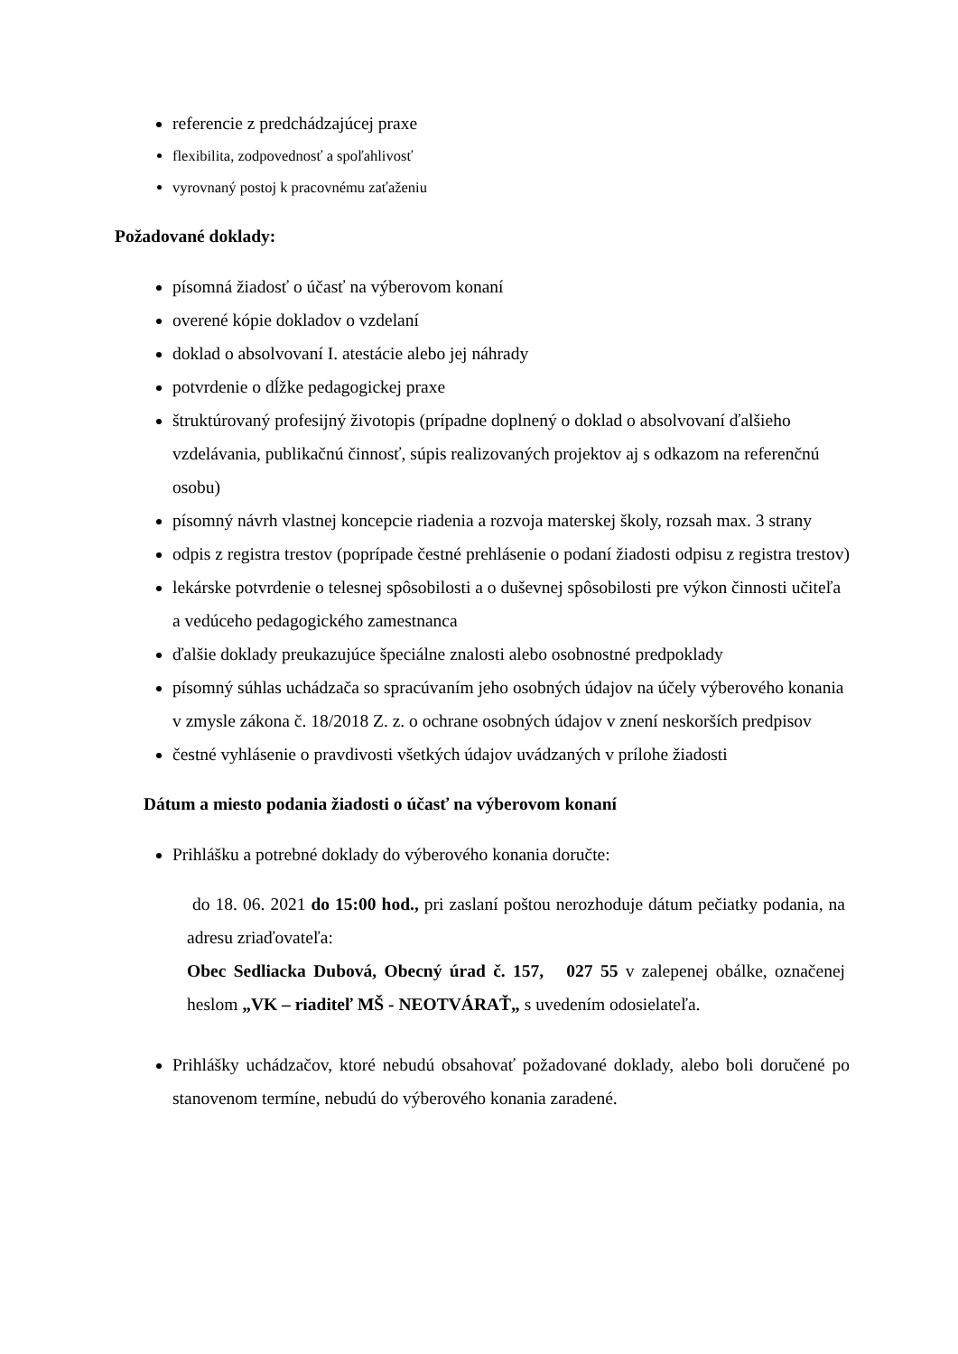referencie z predchádzajúcej praxe
flexibilita, zodpovednosť a spoľahlivosť
vyrovnaný postoj k pracovnému zaťaženiu
Požadované doklady:
písomná žiadosť o účasť na výberovom konaní
overené kópie dokladov o vzdelaní
doklad o absolvovaní I. atestácie alebo jej náhrady
potvrdenie o dĺžke pedagogickej praxe
štruktúrovaný profesijný životopis (prípadne doplnený o doklad o absolvovaní ďalšieho vzdelávania, publikačnú činnosť, súpis realizovaných projektov aj s odkazom na referenčnú osobu)
písomný návrh vlastnej koncepcie riadenia a rozvoja materskej školy, rozsah max. 3 strany
odpis z registra trestov (poprípade čestné prehlásenie o podaní žiadosti odpisu z registra trestov)
lekárske potvrdenie o telesnej spôsobilosti a o duševnej spôsobilosti pre výkon činnosti učiteľa a vedúceho pedagogického zamestnanca
ďalšie doklady preukazujúce špeciálne znalosti alebo osobnostné predpoklady
písomný súhlas uchádzača so spracúvaním jeho osobných údajov na účely výberového konania v zmysle zákona č. 18/2018 Z. z. o ochrane osobných údajov v znení neskorších predpisov
čestné vyhlásenie o pravdivosti všetkých údajov uvádzaných v prílohe žiadosti
Dátum a miesto podania žiadosti o účasť na výberovom konaní
Prihlášku a potrebné doklady do výberového konania doručte:
do 18. 06. 2021 do 15:00 hod., pri zaslaní poštou nerozhoduje dátum pečiatky podania, na adresu zriaďovateľa:
Obec Sedliacka Dubová, Obecný úrad č. 157, 027 55 v zalepenej obálke, označenej heslom „VK – riaditeľ MŠ - NEOTVÁRAŤ„ s uvedením odosielateľa.
Prihlášky uchádzačov, ktoré nebudú obsahovať požadované doklady, alebo boli doručené po stanovenom termíne, nebudú do výberového konania zaradené.